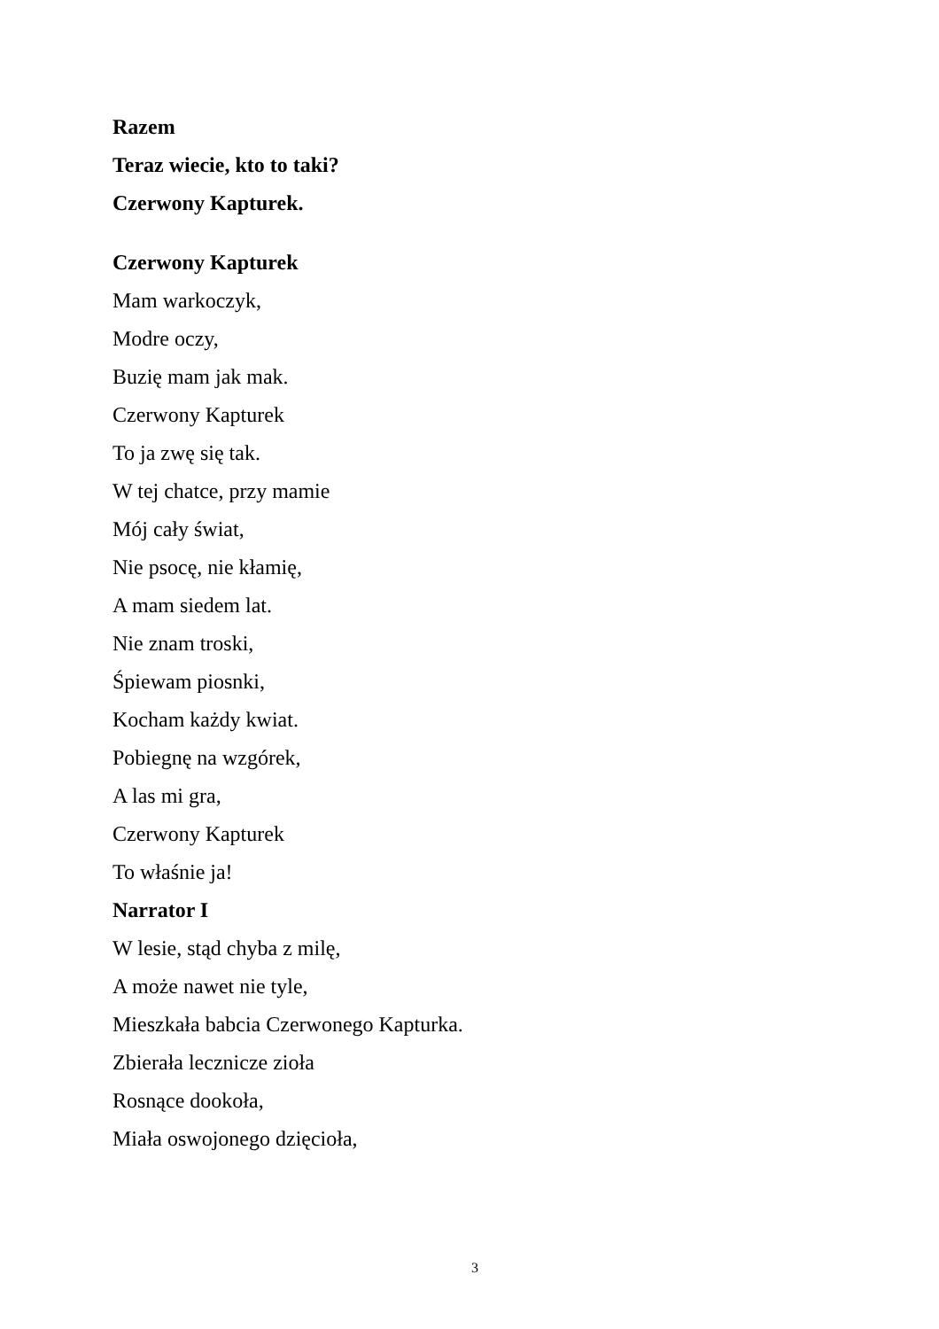Razem
Teraz wiecie, kto to taki?
Czerwony Kapturek.
Czerwony Kapturek
Mam warkoczyk,
Modre oczy,
Buzię mam jak mak.
Czerwony Kapturek
To ja zwę się tak.
W tej chatce, przy mamie
Mój cały świat,
Nie psocę, nie kłamię,
A mam siedem lat.
Nie znam troski,
Śpiewam piosnki,
Kocham każdy kwiat.
Pobiegnę na wzgórek,
A las mi gra,
Czerwony Kapturek
To właśnie ja!
Narrator I
W lesie, stąd chyba z milę,
A może nawet nie tyle,
Mieszkała babcia Czerwonego Kapturka.
Zbierała lecznicze zioła
Rosnące dookoła,
Miała oswojonego dzięcioła,
3